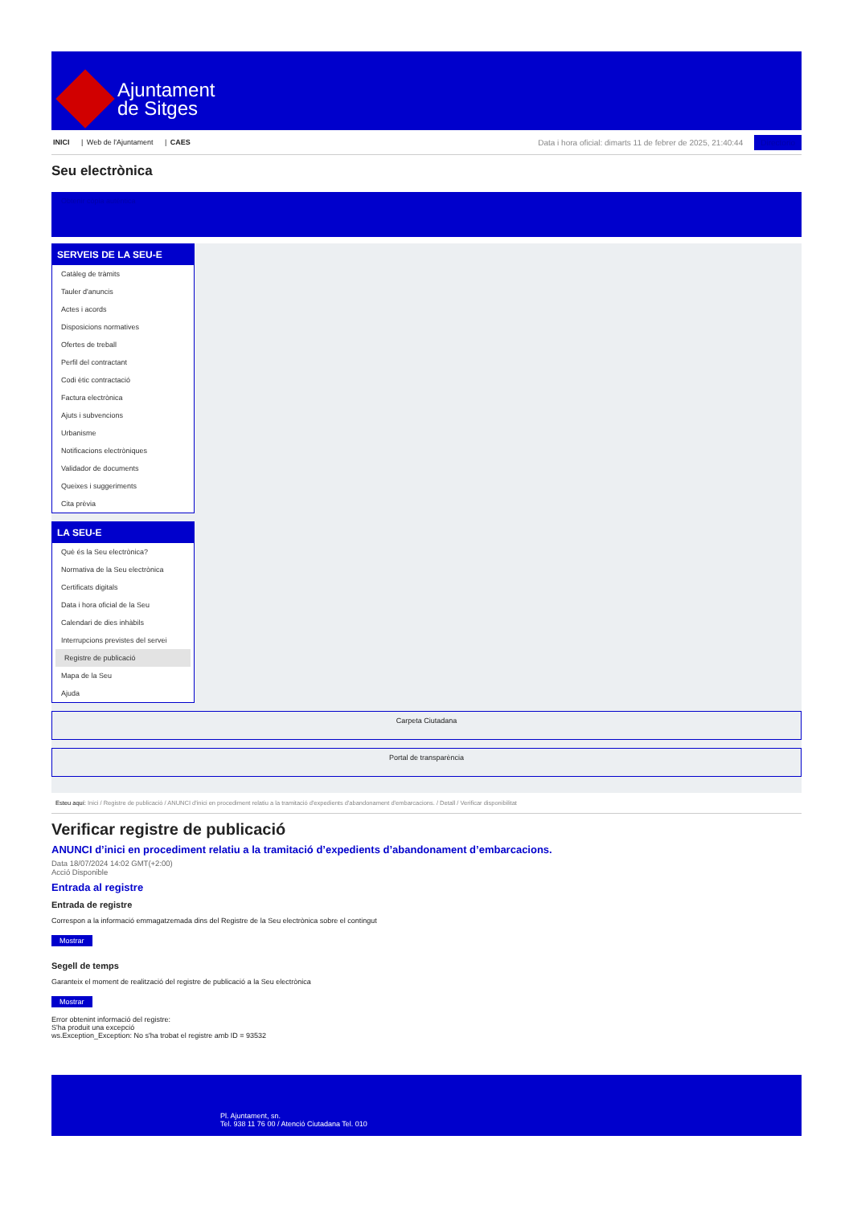Ajuntament
de Sitges
INICI | Web de l'Ajuntament | CAES
Data i hora oficial: dimarts 11 de febrer de 2025, 21:40:44 Directorio
Seu electrònica
Obtenir còpia autèntica
SERVEIS DE LA SEU-E
Catàleg de tràmits
Tauler d'anuncis
Actes i acords
Disposicions normatives
Ofertes de treball
Perfil del contractant
Codi ètic contractació
Factura electrònica
Ajuts i subvencions
Urbanisme
Notificacions electròniques
Validador de documents
Queixes i suggeriments
Cita prèvia
LA SEU-E
Què és la Seu electrònica?
Normativa de la Seu electrònica
Certificats digitals
Data i hora oficial de la Seu
Calendari de dies inhàbils
Interrupcions previstes del servei
Registre de publicació
Mapa de la Seu
Ajuda
Carpeta Ciutadana
Portal de transparència
Esteu aquí: Inici / Registre de publicació / ANUNCI d'inici en procediment relatiu a la tramitació d'expedients d'abandonament d'embarcacions. / Detall / Verificar disponibilitat
Verificar registre de publicació
ANUNCI d’inici en procediment relatiu a la tramitació d’expedients d’abandonament d’embarcacions.
Data 18/07/2024 14:02 GMT(+2:00)
Acció Disponible
Entrada al registre
Entrada de registre
Correspon a la informació emmagatzemada dins del Registre de la Seu electrònica sobre el contingut
Mostrar
Segell de temps
Garanteix el moment de realització del registre de publicació a la Seu electrònica
Mostrar
Error obtenint informació del registre:
S'ha produit una excepció
ws.Exception_Exception: No s'ha trobat el registre amb ID = 93532
Pl. Ajuntament, sn.
Tel. 938 11 76 00 / Atenció Ciutadana Tel. 010